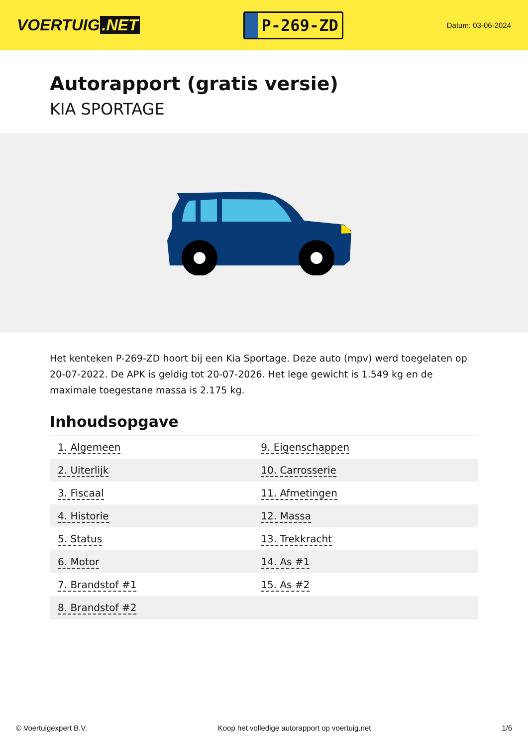VOERTUIG.NET
P-269-ZD
Datum: 03-06-2024
Autorapport (gratis versie)
KIA SPORTAGE
Het kenteken P-269-ZD hoort bij een Kia Sportage. Deze auto (mpv) werd toegelaten op 20-07-2022. De APK is geldig tot 20-07-2026. Het lege gewicht is 1.549 kg en de maximale toegestane massa is 2.175 kg.
Inhoudsopgave
| 1. Algemeen | 9. Eigenschappen |
| 2. Uiterlijk | 10. Carrosserie |
| 3. Fiscaal | 11. Afmetingen |
| 4. Historie | 12. Massa |
| 5. Status | 13. Trekkracht |
| 6. Motor | 14. As #1 |
| 7. Brandstof #1 | 15. As #2 |
| 8. Brandstof #2 | |
© Voertuigexpert B.V. Koop het volledige autorapport op voertuig.net 1/6